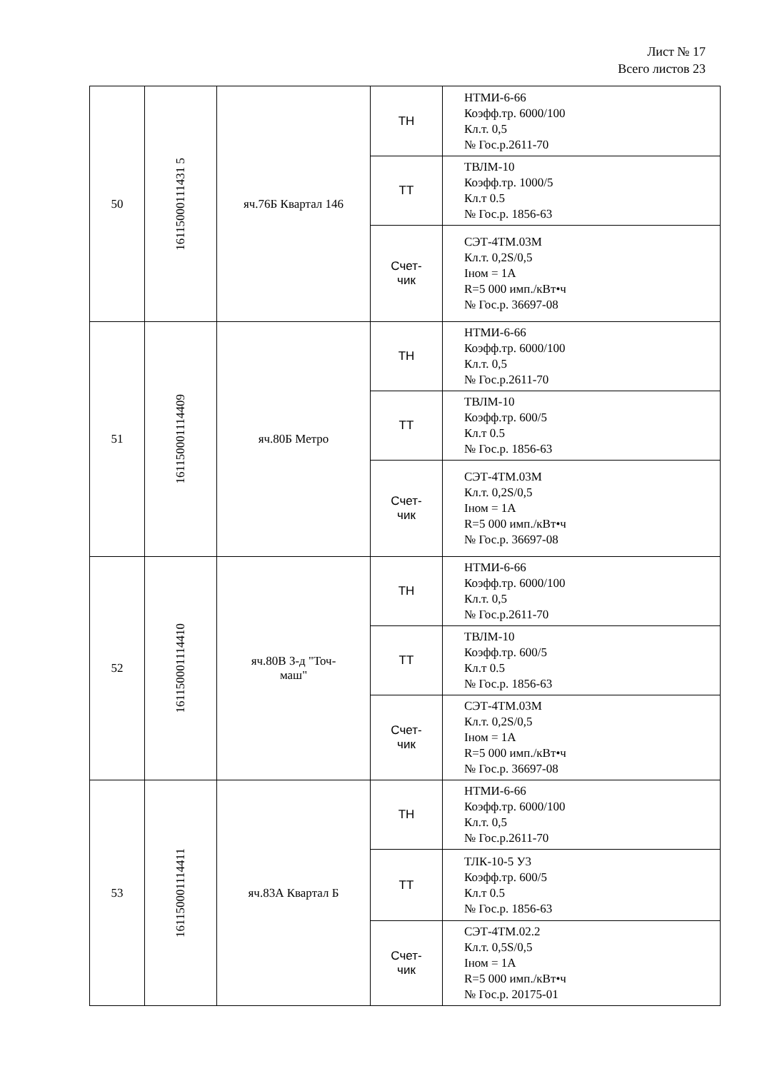Лист № 17
Всего листов 23
| 50 | 16115000111431 5 | яч.76Б Квартал 146 | ТН | НТМИ-6-66 Коэфф.тр. 6000/100 Кл.т. 0,5 № Гос.р.2611-70 |
| | | | ТТ | ТВЛМ-10 Коэфф.тр. 1000/5 Кл.т 0.5 № Гос.р. 1856-63 |
| | | | Счет- чик | СЭТ-4ТМ.03М Кл.т. 0,2S/0,5 Iном = 1А R=5 000 имп./кВт•ч № Гос.р. 36697-08 |
| 51 | 161150001114409 | яч.80Б Метро | ТН | НТМИ-6-66 Коэфф.тр. 6000/100 Кл.т. 0,5 № Гос.р.2611-70 |
| | | | ТТ | ТВЛМ-10 Коэфф.тр. 600/5 Кл.т 0.5 № Гос.р. 1856-63 |
| | | | Счет- чик | СЭТ-4ТМ.03М Кл.т. 0,2S/0,5 Iном = 1А R=5 000 имп./кВт•ч № Гос.р. 36697-08 |
| 52 | 161150001114410 | яч.80В З-д "Точ- маш" | ТН | НТМИ-6-66 Коэфф.тр. 6000/100 Кл.т. 0,5 № Гос.р.2611-70 |
| | | | ТТ | ТВЛМ-10 Коэфф.тр. 600/5 Кл.т 0.5 № Гос.р. 1856-63 |
| | | | Счет- чик | СЭТ-4ТМ.03М Кл.т. 0,2S/0,5 Iном = 1А R=5 000 имп./кВт•ч № Гос.р. 36697-08 |
| 53 | 161150001114411 | яч.83А Квартал Б | ТН | НТМИ-6-66 Коэфф.тр. 6000/100 Кл.т. 0,5 № Гос.р.2611-70 |
| | | | ТТ | ТЛК-10-5 У3 Коэфф.тр. 600/5 Кл.т 0.5 № Гос.р. 1856-63 |
| | | | Счет- чик | СЭТ-4ТМ.02.2 Кл.т. 0,5S/0,5 Iном = 1А R=5 000 имп./кВт•ч № Гос.р. 20175-01 |